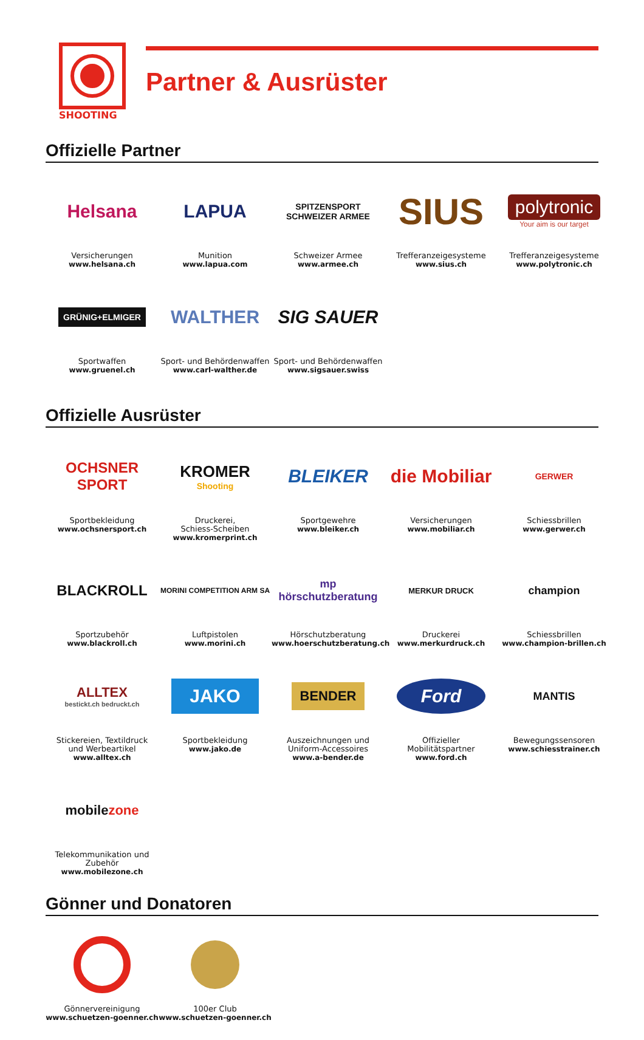SHOOTING
Partner & Ausrüster
Offizielle Partner
Helsana
Versicherungen
www.helsana.ch
LAPUA
Munition
www.lapua.com
SPITZENSPORT
SCHWEIZER ARMEE
Schweizer Armee
www.armee.ch
SIUS
Trefferanzeigesysteme
www.sius.ch
polytronic
Your aim is our target
Trefferanzeigesysteme
www.polytronic.ch
GRÜNIG+ELMIGER
Sportwaffen
www.gruenel.ch
WALTHER
Sport- und Behördenwaffen
www.carl-walther.de
SIG SAUER
Sport- und Behördenwaffen
www.sigsauer.swiss
Offizielle Ausrüster
OCHSNER
SPORT
Sportbekleidung
www.ochsnersport.ch
KROMER
Shooting
Druckerei,
Schiess-Scheiben
www.kromerprint.ch
BLEIKER
Sportgewehre
www.bleiker.ch
die Mobiliar
Versicherungen
www.mobiliar.ch
GERWER
Schiessbrillen
www.gerwer.ch
BLACKROLL
Sportzubehör
www.blackroll.ch
MORINI COMPETITION ARM SA
Luftpistolen
www.morini.ch
mp hörschutzberatung
Hörschutzberatung
www.hoerschutzberatung.ch
MERKUR DRUCK
Druckerei
www.merkurdruck.ch
champion
Schiessbrillen
www.champion-brillen.ch
ALLTEX
bestickt.ch bedruckt.ch
Stickereien, Textildruck
und Werbeartikel
www.alltex.ch
JAKO
Sportbekleidung
www.jako.de
BENDER
Auszeichnungen und
Uniform-Accessoires
www.a-bender.de
Ford
Offizieller
Mobilitätspartner
www.ford.ch
MANTIS
Bewegungssensoren
www.schiesstrainer.ch
mobile zone
Telekommunikation und
Zubehör
www.mobilezone.ch
Gönner und Donatoren
Gönnervereinigung
www.schuetzen-goenner.ch
100er Club
www.schuetzen-goenner.ch